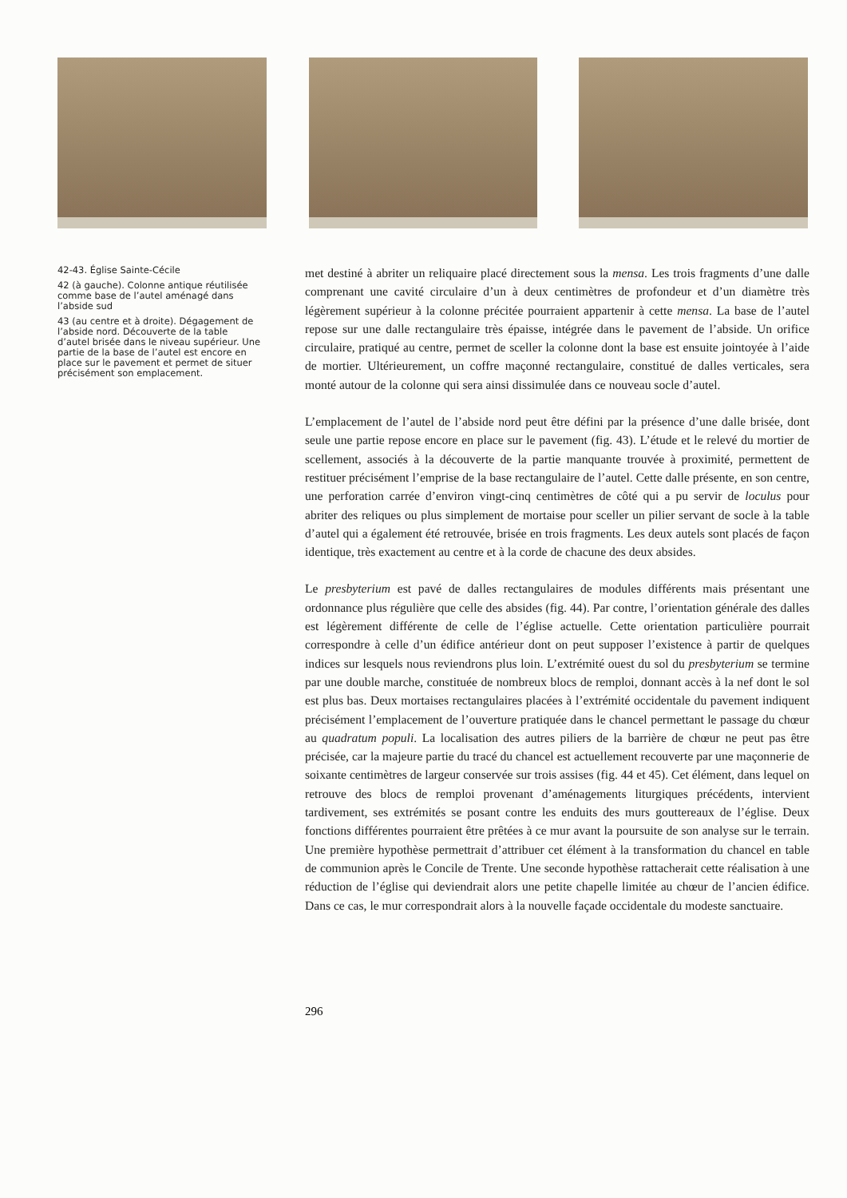42-43. Église Sainte-Cécile
42 (à gauche). Colonne antique réutilisée comme base de l’autel aménagé dans l’abside sud
43 (au centre et à droite). Dégagement de l’abside nord. Découverte de la table d’autel brisée dans le niveau supérieur. Une partie de la base de l’autel est encore en place sur le pavement et permet de situer précisément son emplacement.
met destiné à abriter un reliquaire placé directement sous la mensa. Les trois fragments d’une dalle comprenant une cavité circulaire d’un à deux centimètres de profondeur et d’un diamètre très légèrement supérieur à la colonne précitée pourraient appartenir à cette mensa. La base de l’autel repose sur une dalle rectangulaire très épaisse, intégrée dans le pavement de l’abside. Un orifice circulaire, pratiqué au centre, permet de sceller la colonne dont la base est ensuite jointoyée à l’aide de mortier. Ultérieurement, un coffre maçonné rectangulaire, constitué de dalles verticales, sera monté autour de la colonne qui sera ainsi dissimulée dans ce nouveau socle d’autel.
L’emplacement de l’autel de l’abside nord peut être défini par la présence d’une dalle brisée, dont seule une partie repose encore en place sur le pavement (fig. 43). L’étude et le relevé du mortier de scellement, associés à la découverte de la partie manquante trouvée à proximité, permettent de restituer précisément l’emprise de la base rectangulaire de l’autel. Cette dalle présente, en son centre, une perforation carrée d’environ vingt-cinq centimètres de côté qui a pu servir de loculus pour abriter des reliques ou plus simplement de mortaise pour sceller un pilier servant de socle à la table d’autel qui a également été retrouvée, brisée en trois fragments. Les deux autels sont placés de façon identique, très exactement au centre et à la corde de chacune des deux absides.
Le presbyterium est pavé de dalles rectangulaires de modules différents mais présentant une ordonnance plus régulière que celle des absides (fig. 44). Par contre, l’orientation générale des dalles est légèrement différente de celle de l’église actuelle. Cette orientation particulière pourrait correspondre à celle d’un édifice antérieur dont on peut supposer l’existence à partir de quelques indices sur lesquels nous reviendrons plus loin. L’extrémité ouest du sol du presbyterium se termine par une double marche, constituée de nombreux blocs de remploi, donnant accès à la nef dont le sol est plus bas. Deux mortaises rectangulaires placées à l’extrémité occidentale du pavement indiquent précisément l’emplacement de l’ouverture pratiquée dans le chancel permettant le passage du chœur au quadratum populi. La localisation des autres piliers de la barrière de chœur ne peut pas être précisée, car la majeure partie du tracé du chancel est actuellement recouverte par une maçonnerie de soixante centimètres de largeur conservée sur trois assises (fig. 44 et 45). Cet élément, dans lequel on retrouve des blocs de remploi provenant d’aménagements liturgiques précédents, intervient tardivement, ses extrémités se posant contre les enduits des murs gouttereaux de l’église. Deux fonctions différentes pourraient être prêtées à ce mur avant la poursuite de son analyse sur le terrain. Une première hypothèse permettrait d’attribuer cet élément à la transformation du chancel en table de communion après le Concile de Trente. Une seconde hypothèse rattacherait cette réalisation à une réduction de l’église qui deviendrait alors une petite chapelle limitée au chœur de l’ancien édifice. Dans ce cas, le mur correspondrait alors à la nouvelle façade occidentale du modeste sanctuaire.
296